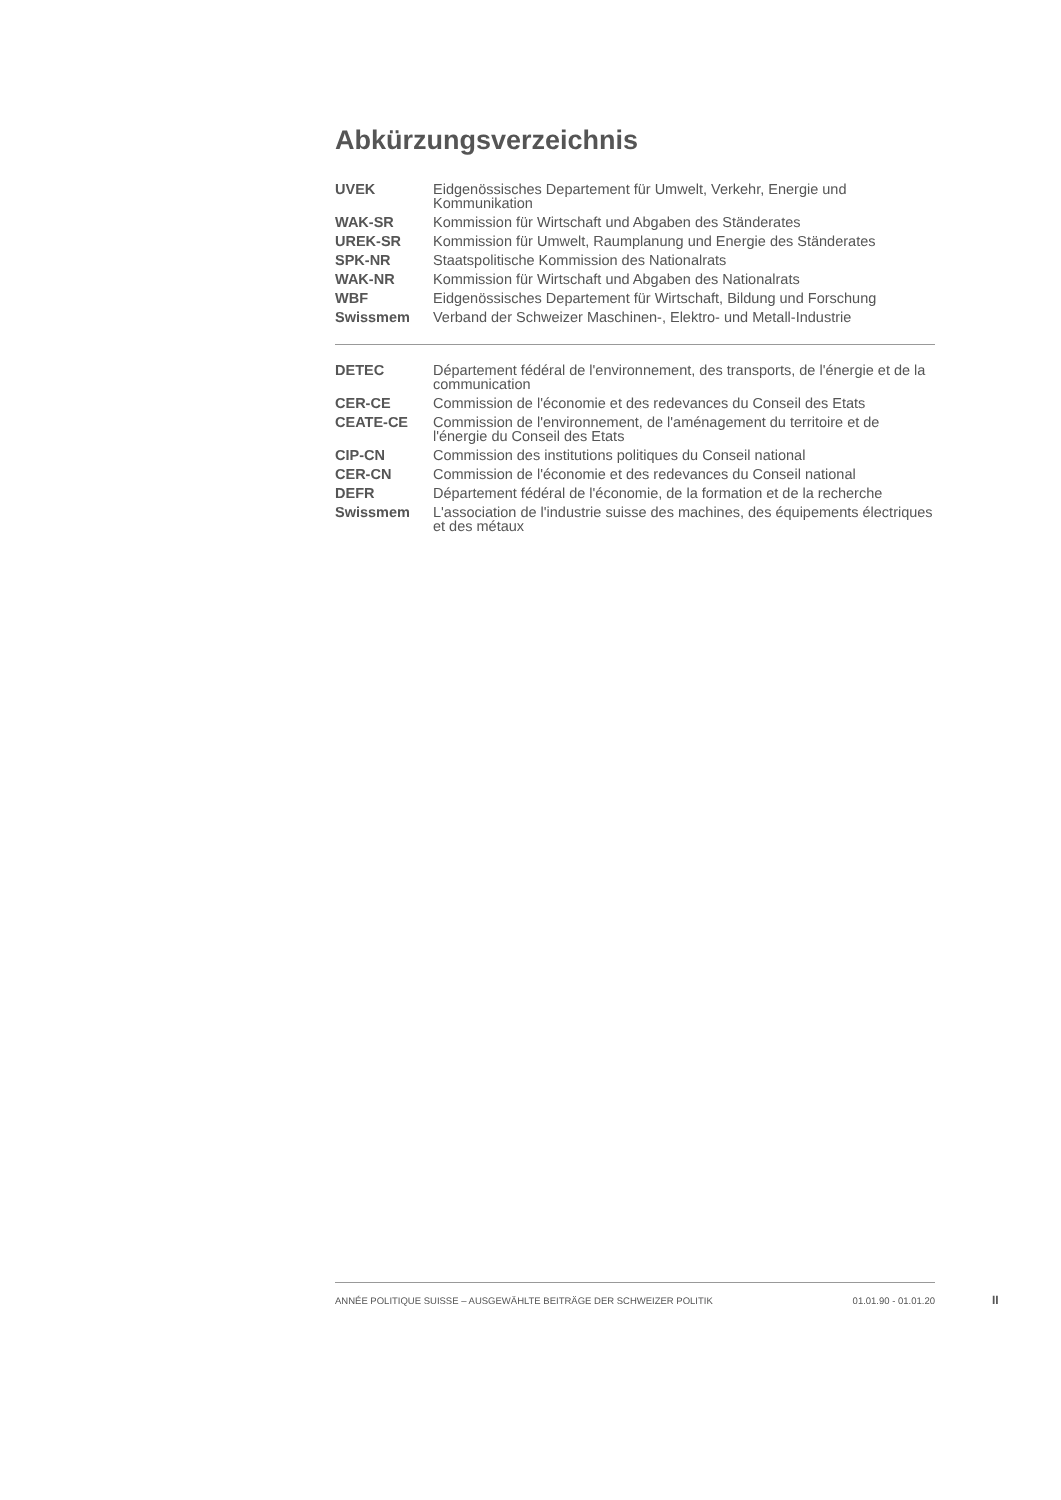Abkürzungsverzeichnis
| UVEK | Eidgenössisches Departement für Umwelt, Verkehr, Energie und Kommunikation |
| WAK-SR | Kommission für Wirtschaft und Abgaben des Ständerates |
| UREK-SR | Kommission für Umwelt, Raumplanung und Energie des Ständerates |
| SPK-NR | Staatspolitische Kommission des Nationalrats |
| WAK-NR | Kommission für Wirtschaft und Abgaben des Nationalrats |
| WBF | Eidgenössisches Departement für Wirtschaft, Bildung und Forschung |
| Swissmem | Verband der Schweizer Maschinen-, Elektro- und Metall-Industrie |
| DETEC | Département fédéral de l'environnement, des transports, de l'énergie et de la communication |
| CER-CE | Commission de l'économie et des redevances du Conseil des Etats |
| CEATE-CE | Commission de l'environnement, de l'aménagement du territoire et de l'énergie du Conseil des Etats |
| CIP-CN | Commission des institutions politiques du Conseil national |
| CER-CN | Commission de l'économie et des redevances du Conseil national |
| DEFR | Département fédéral de l'économie, de la formation et de la recherche |
| Swissmem | L'association de l'industrie suisse des machines, des équipements électriques et des métaux |
ANNÉE POLITIQUE SUISSE – AUSGEWÄHLTE BEITRÄGE DER SCHWEIZER POLITIK 01.01.90 - 01.01.20
II